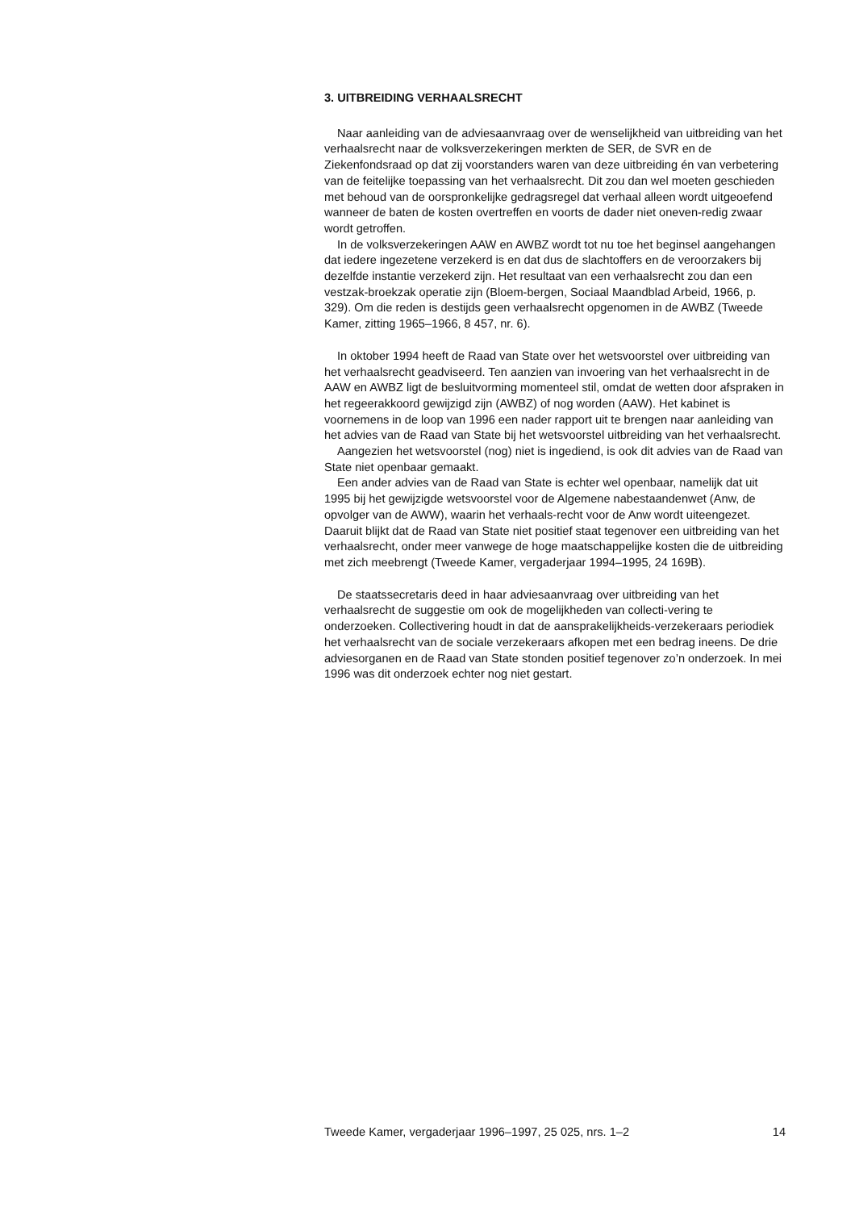3. UITBREIDING VERHAALSRECHT
Naar aanleiding van de adviesaanvraag over de wenselijkheid van uitbreiding van het verhaalsrecht naar de volksverzekeringen merkten de SER, de SVR en de Ziekenfondsraad op dat zij voorstanders waren van deze uitbreiding én van verbetering van de feitelijke toepassing van het verhaalsrecht. Dit zou dan wel moeten geschieden met behoud van de oorspronkelijke gedragsregel dat verhaal alleen wordt uitgeoefend wanneer de baten de kosten overtreffen en voorts de dader niet oneven-redig zwaar wordt getroffen.
In de volksverzekeringen AAW en AWBZ wordt tot nu toe het beginsel aangehangen dat iedere ingezetene verzekerd is en dat dus de slachtoffers en de veroorzakers bij dezelfde instantie verzekerd zijn. Het resultaat van een verhaalsrecht zou dan een vestzak-broekzak operatie zijn (Bloem-bergen, Sociaal Maandblad Arbeid, 1966, p. 329). Om die reden is destijds geen verhaalsrecht opgenomen in de AWBZ (Tweede Kamer, zitting 1965–1966, 8 457, nr. 6).
In oktober 1994 heeft de Raad van State over het wetsvoorstel over uitbreiding van het verhaalsrecht geadviseerd. Ten aanzien van invoering van het verhaalsrecht in de AAW en AWBZ ligt de besluitvorming momenteel stil, omdat de wetten door afspraken in het regeerakkoord gewijzigd zijn (AWBZ) of nog worden (AAW). Het kabinet is voornemens in de loop van 1996 een nader rapport uit te brengen naar aanleiding van het advies van de Raad van State bij het wetsvoorstel uitbreiding van het verhaalsrecht.
Aangezien het wetsvoorstel (nog) niet is ingediend, is ook dit advies van de Raad van State niet openbaar gemaakt.
Een ander advies van de Raad van State is echter wel openbaar, namelijk dat uit 1995 bij het gewijzigde wetsvoorstel voor de Algemene nabestaandenwet (Anw, de opvolger van de AWW), waarin het verhaals-recht voor de Anw wordt uiteengezet. Daaruit blijkt dat de Raad van State niet positief staat tegenover een uitbreiding van het verhaalsrecht, onder meer vanwege de hoge maatschappelijke kosten die de uitbreiding met zich meebrengt (Tweede Kamer, vergaderjaar 1994–1995, 24 169B).
De staatssecretaris deed in haar adviesaanvraag over uitbreiding van het verhaalsrecht de suggestie om ook de mogelijkheden van collecti-vering te onderzoeken. Collectivering houdt in dat de aansprakelijkheids-verzekeraars periodiek het verhaalsrecht van de sociale verzekeraars afkopen met een bedrag ineens. De drie adviesorganen en de Raad van State stonden positief tegenover zo’n onderzoek. In mei 1996 was dit onderzoek echter nog niet gestart.
Tweede Kamer, vergaderjaar 1996–1997, 25 025, nrs. 1–2 14